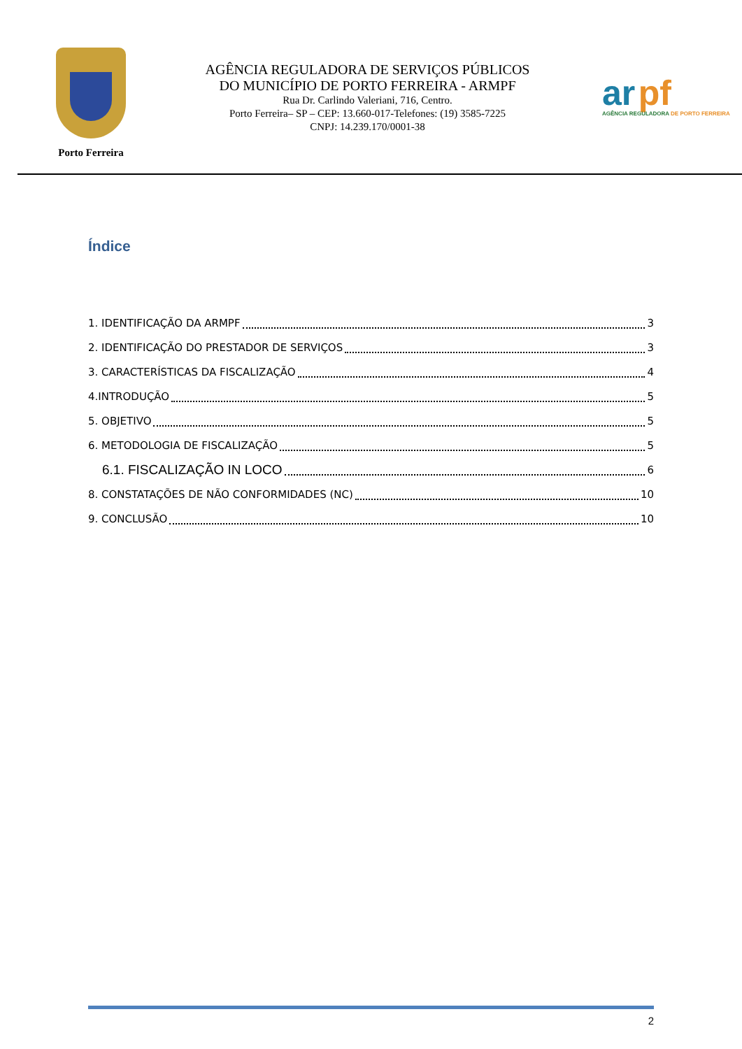Porto Ferreira
AGÊNCIA REGULADORA DE SERVIÇOS PÚBLICOS
DO MUNICÍPIO DE PORTO FERREIRA - ARMPF
Rua Dr. Carlindo Valeriani, 716, Centro.
Porto Ferreira– SP – CEP: 13.660-017-Telefones: (19) 3585-7225
CNPJ: 14.239.170/0001-38
ar pf
AGÊNCIA REGULADORA DE PORTO FERREIRA
Índice
1. IDENTIFICAÇÃO DA ARMPF 3
2. IDENTIFICAÇÃO DO PRESTADOR DE SERVIÇOS 3
3. CARACTERÍSTICAS DA FISCALIZAÇÃO 4
4.INTRODUÇÃO 5
5. OBJETIVO 5
6. METODOLOGIA DE FISCALIZAÇÃO 5
6.1. FISCALIZAÇÃO IN LOCO 6
8. CONSTATAÇÕES DE NÃO CONFORMIDADES (NC) 10
9. CONCLUSÃO 10
2